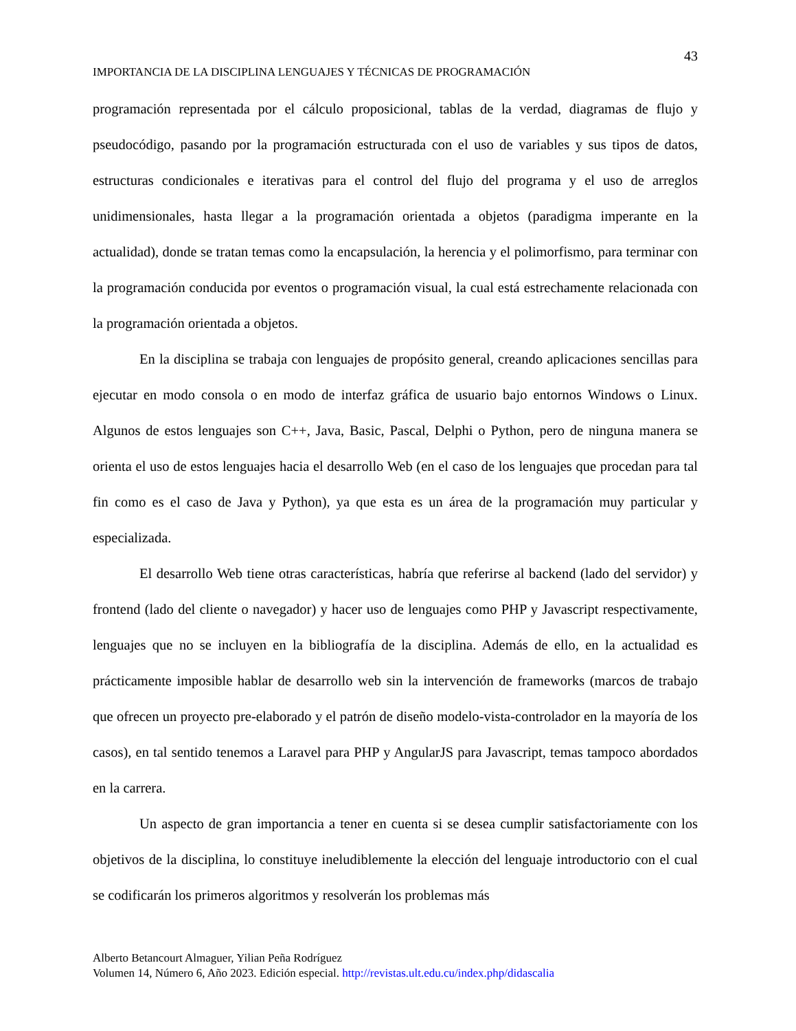43
IMPORTANCIA DE LA DISCIPLINA LENGUAJES Y TÉCNICAS DE PROGRAMACIÓN
programación representada por el cálculo proposicional, tablas de la verdad, diagramas de flujo y pseudocódigo, pasando por la programación estructurada con el uso de variables y sus tipos de datos, estructuras condicionales e iterativas para el control del flujo del programa y el uso de arreglos unidimensionales, hasta llegar a la programación orientada a objetos (paradigma imperante en la actualidad), donde se tratan temas como la encapsulación, la herencia y el polimorfismo, para terminar con la programación conducida por eventos o programación visual, la cual está estrechamente relacionada con la programación orientada a objetos.
En la disciplina se trabaja con lenguajes de propósito general, creando aplicaciones sencillas para ejecutar en modo consola o en modo de interfaz gráfica de usuario bajo entornos Windows o Linux. Algunos de estos lenguajes son C++, Java, Basic, Pascal, Delphi o Python, pero de ninguna manera se orienta el uso de estos lenguajes hacia el desarrollo Web (en el caso de los lenguajes que procedan para tal fin como es el caso de Java y Python), ya que esta es un área de la programación muy particular y especializada.
El desarrollo Web tiene otras características, habría que referirse al backend (lado del servidor) y frontend (lado del cliente o navegador) y hacer uso de lenguajes como PHP y Javascript respectivamente, lenguajes que no se incluyen en la bibliografía de la disciplina. Además de ello, en la actualidad es prácticamente imposible hablar de desarrollo web sin la intervención de frameworks (marcos de trabajo que ofrecen un proyecto pre-elaborado y el patrón de diseño modelo-vista-controlador en la mayoría de los casos), en tal sentido tenemos a Laravel para PHP y AngularJS para Javascript, temas tampoco abordados en la carrera.
Un aspecto de gran importancia a tener en cuenta si se desea cumplir satisfactoriamente con los objetivos de la disciplina, lo constituye ineludiblemente la elección del lenguaje introductorio con el cual se codificarán los primeros algoritmos y resolverán los problemas más
Alberto Betancourt Almaguer, Yilian Peña Rodríguez
Volumen 14, Número 6, Año 2023. Edición especial. http://revistas.ult.edu.cu/index.php/didascalia